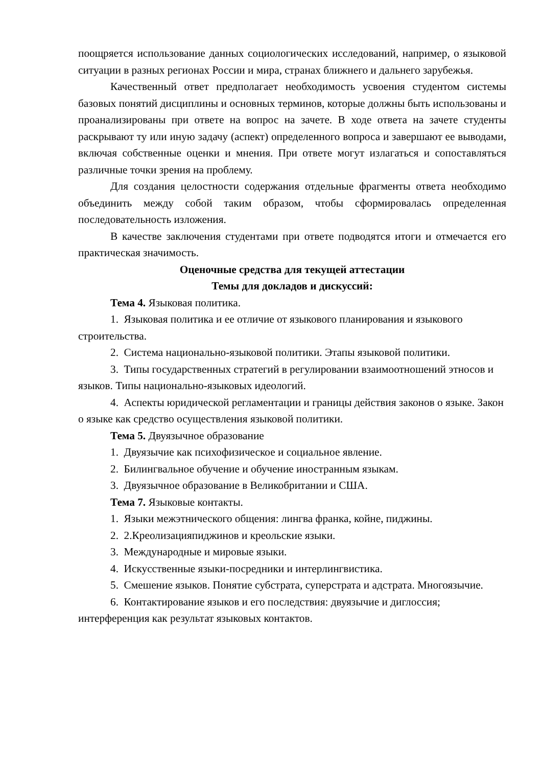поощряется использование данных социологических исследований, например, о языковой ситуации в разных регионах России и мира, странах ближнего и дальнего зарубежья.
Качественный ответ предполагает необходимость усвоения студентом системы базовых понятий дисциплины и основных терминов, которые должны быть использованы и проанализированы при ответе на вопрос на зачете. В ходе ответа на зачете студенты раскрывают ту или иную задачу (аспект) определенного вопроса и завершают ее выводами, включая собственные оценки и мнения. При ответе могут излагаться и сопоставляться различные точки зрения на проблему.
Для создания целостности содержания отдельные фрагменты ответа необходимо объединить между собой таким образом, чтобы сформировалась определенная последовательность изложения.
В качестве заключения студентами при ответе подводятся итоги и отмечается его практическая значимость.
Оценочные средства для текущей аттестации
Темы для докладов и дискуссий:
Тема 4. Языковая политика.
1. Языковая политика и ее отличие от языкового планирования и языкового строительства.
2. Система национально-языковой политики. Этапы языковой политики.
3. Типы государственных стратегий в регулировании взаимоотношений этносов и языков. Типы национально-языковых идеологий.
4. Аспекты юридической регламентации и границы действия законов о языке. Закон о языке как средство осуществления языковой политики.
Тема 5. Двуязычное образование
1. Двуязычие как психофизическое и социальное явление.
2. Билингвальное обучение и обучение иностранным языкам.
3. Двуязычное образование в Великобритании и США.
Тема 7. Языковые контакты.
1. Языки межэтнического общения: лингва франка, койне, пиджины.
2. 2.Креолизацияпиджинов и креольские языки.
3. Международные и мировые языки.
4. Искусственные языки-посредники и интерлингвистика.
5. Смешение языков. Понятие субстрата, суперстрата и адстрата. Многоязычие.
6. Контактирование языков и его последствия: двуязычие и диглоссия; интерференция как результат языковых контактов.